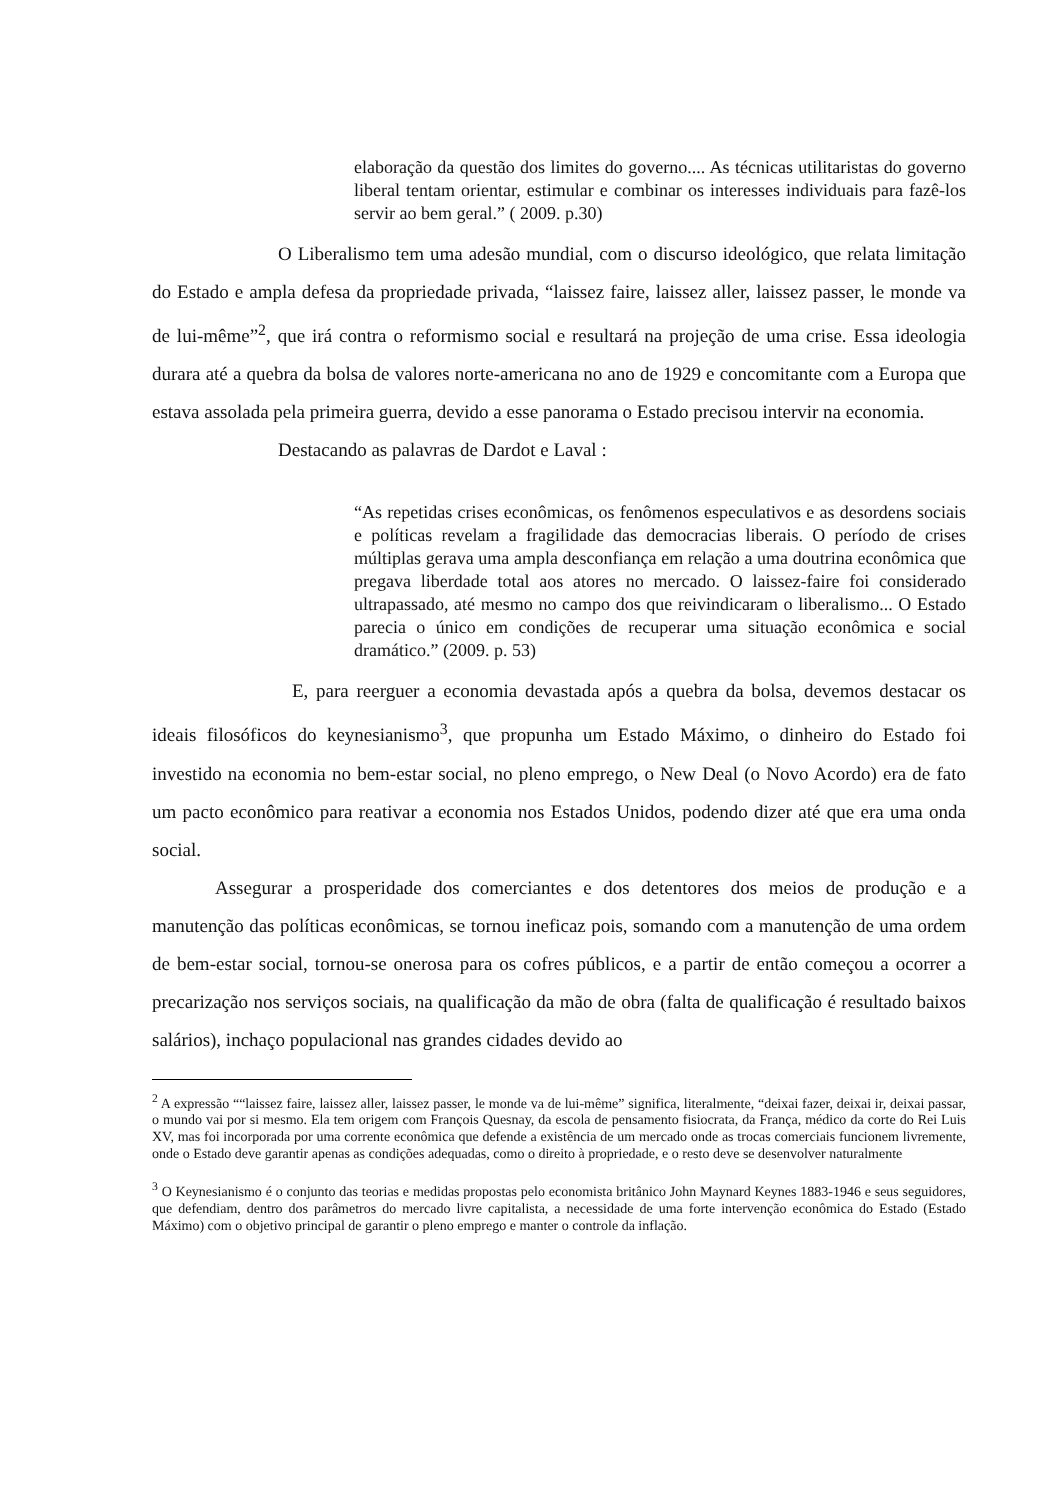elaboração da questão dos limites do governo.... As técnicas utilitaristas do governo liberal tentam orientar, estimular e combinar os interesses individuais para fazê-los servir ao bem geral.” ( 2009. p.30)
O Liberalismo tem uma adesão mundial, com o discurso ideológico, que relata limitação do Estado e ampla defesa da propriedade privada, “laissez faire, laissez aller, laissez passer, le monde va de lui-même”<sup>2</sup>, que irá contra o reformismo social e resultará na projeção de uma crise. Essa ideologia durara até a quebra da bolsa de valores norte-americana no ano de 1929 e concomitante com a Europa que estava assolada pela primeira guerra, devido a esse panorama o Estado precisou intervir na economia.
Destacando as palavras de Dardot e Laval :
“As repetidas crises econômicas, os fenômenos especulativos e as desordens sociais e políticas revelam a fragilidade das democracias liberais. O período de crises múltiplas gerava uma ampla desconfiança em relação a uma doutrina econômica que pregava liberdade total aos atores no mercado. O laissez-faire foi considerado ultrapassado, até mesmo no campo dos que reivindicaram o liberalismo... O Estado parecia o único em condições de recuperar uma situação econômica e social dramático.” (2009. p. 53)
E, para reerguer a economia devastada após a quebra da bolsa, devemos destacar os ideais filosóficos do keynesianismo<sup>3</sup>, que propunha um Estado Máximo, o dinheiro do Estado foi investido na economia no bem-estar social, no pleno emprego, o New Deal (o Novo Acordo) era de fato um pacto econômico para reativar a economia nos Estados Unidos, podendo dizer até que era uma onda social.
Assegurar a prosperidade dos comerciantes e dos detentores dos meios de produção e a manutenção das políticas econômicas, se tornou ineficaz pois, somando com a manutenção de uma ordem de bem-estar social, tornou-se onerosa para os cofres públicos, e a partir de então começou a ocorrer a precarização nos serviços sociais, na qualificação da mão de obra (falta de qualificação é resultado baixos salários), inchaço populacional nas grandes cidades devido ao
<sup>2</sup> A expressão ““laissez faire, laissez aller, laissez passer, le monde va de lui-même” significa, literalmente, “deixai fazer, deixai ir, deixai passar, o mundo vai por si mesmo. Ela tem origem com François Quesnay, da escola de pensamento fisiocrata, da França, médico da corte do Rei Luis XV, mas foi incorporada por uma corrente econômica que defende a existência de um mercado onde as trocas comerciais funcionem livremente, onde o Estado deve garantir apenas as condições adequadas, como o direito à propriedade, e o resto deve se desenvolver naturalmente
<sup>3</sup> O Keynesianismo é o conjunto das teorias e medidas propostas pelo economista britânico John Maynard Keynes 1883-1946 e seus seguidores, que defendiam, dentro dos parâmetros do mercado livre capitalista, a necessidade de uma forte intervenção econômica do Estado (Estado Máximo) com o objetivo principal de garantir o pleno emprego e manter o controle da inflação.